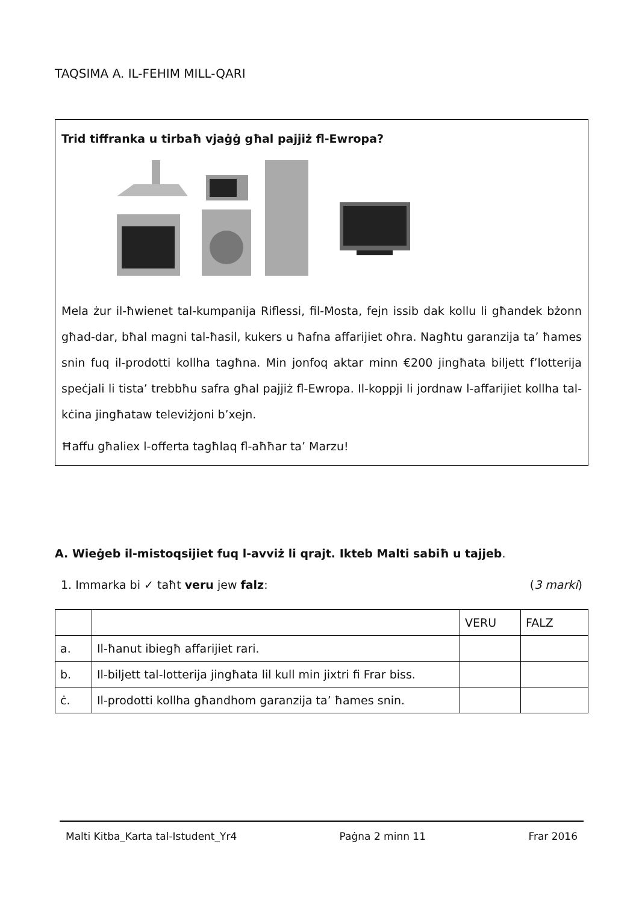TAQSIMA A. IL-FEHIM MILL-QARI
Trid tiffranka u tirbaħ vjaġġ għal pajjiż fl-Ewropa?
Mela żur il-ħwienet tal-kumpanija Riflessi, fil-Mosta, fejn issib dak kollu li għandek bżonn għad-dar, bħal magni tal-ħasil, kukers u ħafna affarijiet oħra. Nagħtu garanzija ta’ ħames snin fuq il-prodotti kollha tagħna. Min jonfoq aktar minn €200 jingħata biljett f’lotterija speċjali li tista’ trebbħu safra għal pajjiż fl-Ewropa. Il-koppji li jordnaw l-affarijiet kollha tal-kċina jingħataw televiżjoni b’xejn.
Ħaffu għaliex l-offerta tagħlaq fl-aħħar ta’ Marzu!
A. Wieġeb il-mistoqsijiet fuq l-avviż li qrajt. Ikteb Malti sabiħ u tajjeb.
1. Immarka bi ✓ taħt veru jew falz: (3 marki)
| | | VERU | FALZ |
| a. | Il-ħanut ibiegħ affarijiet rari. | | |
| b. | Il-biljett tal-lotterija jingħata lil kull min jixtri fi Frar biss. | | |
| ċ. | Il-prodotti kollha għandhom garanzija ta’ ħames snin. | | |
Malti Kitba_Karta tal-Istudent_Yr4 Paġna 2 minn 11 Frar 2016